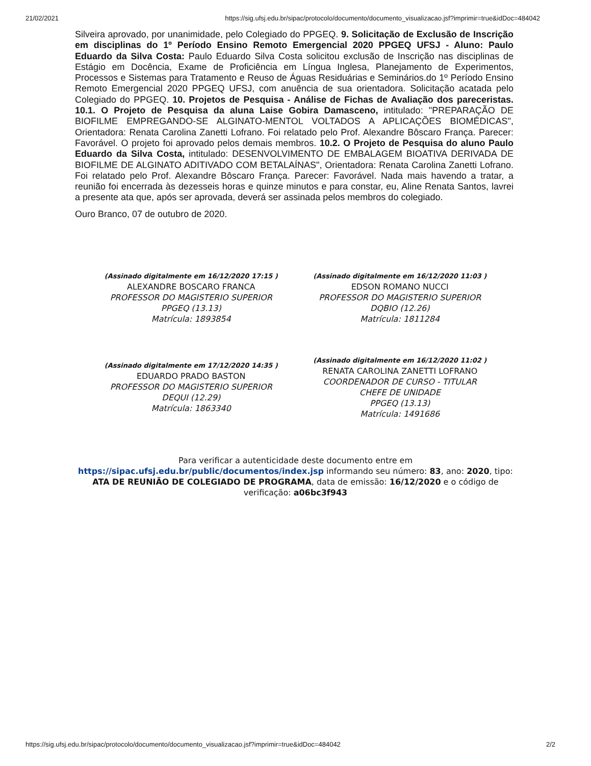21/02/2021 https://sig.ufsj.edu.br/sipac/protocolo/documento/documento_visualizacao.jsf?imprimir=true&idDoc=484042
Silveira aprovado, por unanimidade, pelo Colegiado do PPGEQ. 9. Solicitação de Exclusão de Inscrição em disciplinas do 1º Período Ensino Remoto Emergencial 2020 PPGEQ UFSJ - Aluno: Paulo Eduardo da Silva Costa: Paulo Eduardo Silva Costa solicitou exclusão de Inscrição nas disciplinas de Estágio em Docência, Exame de Proficiência em Língua Inglesa, Planejamento de Experimentos, Processos e Sistemas para Tratamento e Reuso de Águas Residuárias e Seminários.do 1º Período Ensino Remoto Emergencial 2020 PPGEQ UFSJ, com anuência de sua orientadora. Solicitação acatada pelo Colegiado do PPGEQ. 10. Projetos de Pesquisa - Análise de Fichas de Avaliação dos pareceristas. 10.1. O Projeto de Pesquisa da aluna Laise Gobira Damasceno, intitulado: "PREPARAÇÃO DE BIOFILME EMPREGANDO-SE ALGINATO-MENTOL VOLTADOS A APLICAÇÕES BIOMÉDICAS", Orientadora: Renata Carolina Zanetti Lofrano. Foi relatado pelo Prof. Alexandre Bôscaro França. Parecer: Favorável. O projeto foi aprovado pelos demais membros. 10.2. O Projeto de Pesquisa do aluno Paulo Eduardo da Silva Costa, intitulado: DESENVOLVIMENTO DE EMBALAGEM BIOATIVA DERIVADA DE BIOFILME DE ALGINATO ADITIVADO COM BETALAÍNAS", Orientadora: Renata Carolina Zanetti Lofrano. Foi relatado pelo Prof. Alexandre Bôscaro França. Parecer: Favorável. Nada mais havendo a tratar, a reunião foi encerrada às dezesseis horas e quinze minutos e para constar, eu, Aline Renata Santos, lavrei a presente ata que, após ser aprovada, deverá ser assinada pelos membros do colegiado.
Ouro Branco, 07 de outubro de 2020.
(Assinado digitalmente em 16/12/2020 17:15 )
ALEXANDRE BOSCARO FRANCA
PROFESSOR DO MAGISTERIO SUPERIOR
PPGEQ (13.13)
Matrícula: 1893854
(Assinado digitalmente em 16/12/2020 11:03 )
EDSON ROMANO NUCCI
PROFESSOR DO MAGISTERIO SUPERIOR
DQBIO (12.26)
Matrícula: 1811284
(Assinado digitalmente em 17/12/2020 14:35 )
EDUARDO PRADO BASTON
PROFESSOR DO MAGISTERIO SUPERIOR
DEQUI (12.29)
Matrícula: 1863340
(Assinado digitalmente em 16/12/2020 11:02 )
RENATA CAROLINA ZANETTI LOFRANO
COORDENADOR DE CURSO - TITULAR
CHEFE DE UNIDADE
PPGEQ (13.13)
Matrícula: 1491686
Para verificar a autenticidade deste documento entre em https://sipac.ufsj.edu.br/public/documentos/index.jsp informando seu número: 83, ano: 2020, tipo: ATA DE REUNIÃO DE COLEGIADO DE PROGRAMA, data de emissão: 16/12/2020 e o código de verificação: a06bc3f943
https://sig.ufsj.edu.br/sipac/protocolo/documento/documento_visualizacao.jsf?imprimir=true&idDoc=484042 2/2